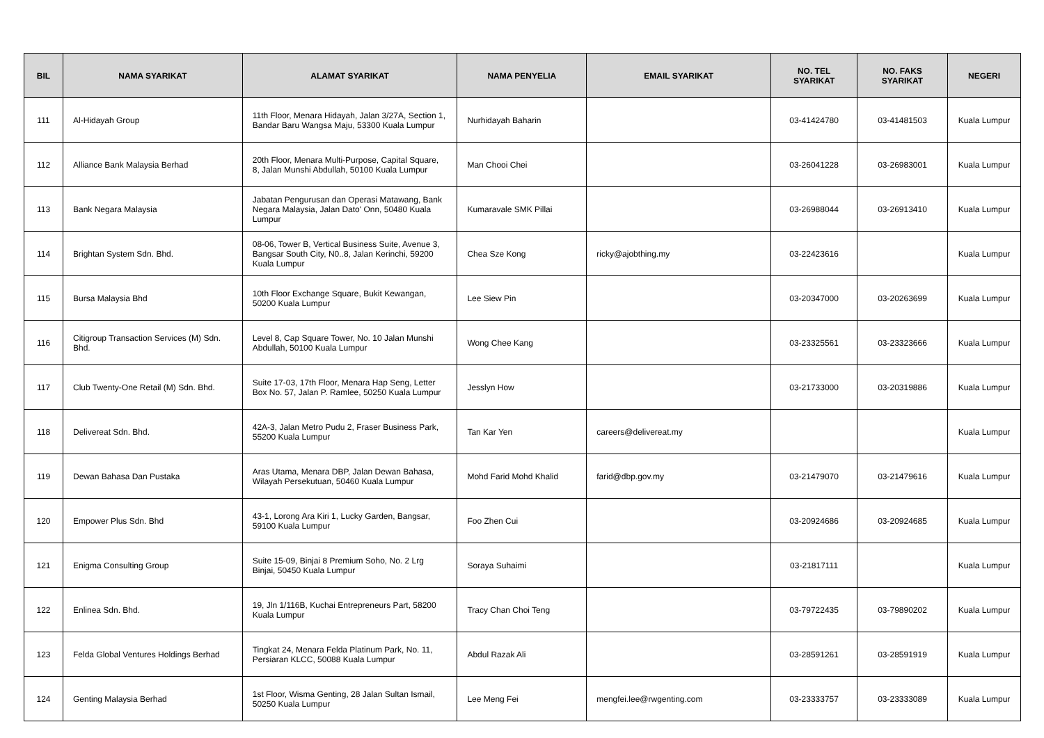| BIL | NAMA SYARIKAT | ALAMAT SYARIKAT | NAMA PENYELIA | EMAIL SYARIKAT | NO. TEL SYARIKAT | NO. FAKS SYARIKAT | NEGERI |
| --- | --- | --- | --- | --- | --- | --- | --- |
| 111 | Al-Hidayah Group | 11th Floor, Menara Hidayah, Jalan 3/27A, Section 1, Bandar Baru Wangsa Maju, 53300 Kuala Lumpur | Nurhidayah Baharin | | 03-41424780 | 03-41481503 | Kuala Lumpur |
| 112 | Alliance Bank Malaysia Berhad | 20th Floor, Menara Multi-Purpose, Capital Square, 8, Jalan Munshi Abdullah, 50100 Kuala Lumpur | Man Chooi Chei | | 03-26041228 | 03-26983001 | Kuala Lumpur |
| 113 | Bank Negara Malaysia | Jabatan Pengurusan dan Operasi Matawang, Bank Negara Malaysia, Jalan Dato' Onn, 50480 Kuala Lumpur | Kumaravale SMK Pillai | | 03-26988044 | 03-26913410 | Kuala Lumpur |
| 114 | Brightan System Sdn. Bhd. | 08-06, Tower B, Vertical Business Suite, Avenue 3, Bangsar South City, N0..8, Jalan Kerinchi, 59200 Kuala Lumpur | Chea Sze Kong | ricky@ajobthing.my | 03-22423616 | | Kuala Lumpur |
| 115 | Bursa Malaysia Bhd | 10th Floor Exchange Square, Bukit Kewangan, 50200 Kuala Lumpur | Lee Siew Pin | | 03-20347000 | 03-20263699 | Kuala Lumpur |
| 116 | Citigroup Transaction Services (M) Sdn. Bhd. | Level 8, Cap Square Tower, No. 10 Jalan Munshi Abdullah, 50100 Kuala Lumpur | Wong Chee Kang | | 03-23325561 | 03-23323666 | Kuala Lumpur |
| 117 | Club Twenty-One Retail (M) Sdn. Bhd. | Suite 17-03, 17th Floor, Menara Hap Seng, Letter Box No. 57, Jalan P. Ramlee, 50250 Kuala Lumpur | Jesslyn How | | 03-21733000 | 03-20319886 | Kuala Lumpur |
| 118 | Delivereat Sdn. Bhd. | 42A-3, Jalan Metro Pudu 2, Fraser Business Park, 55200 Kuala Lumpur | Tan Kar Yen | careers@delivereat.my | | | Kuala Lumpur |
| 119 | Dewan Bahasa Dan Pustaka | Aras Utama, Menara DBP, Jalan Dewan Bahasa, Wilayah Persekutuan, 50460 Kuala Lumpur | Mohd Farid Mohd Khalid | farid@dbp.gov.my | 03-21479070 | 03-21479616 | Kuala Lumpur |
| 120 | Empower Plus Sdn. Bhd | 43-1, Lorong Ara Kiri 1, Lucky Garden, Bangsar, 59100 Kuala Lumpur | Foo Zhen Cui | | 03-20924686 | 03-20924685 | Kuala Lumpur |
| 121 | Enigma Consulting Group | Suite 15-09, Binjai 8 Premium Soho, No. 2 Lrg Binjai, 50450 Kuala Lumpur | Soraya Suhaimi | | 03-21817111 | | Kuala Lumpur |
| 122 | Enlinea Sdn. Bhd. | 19, Jln 1/116B, Kuchai Entrepreneurs Part, 58200 Kuala Lumpur | Tracy Chan Choi Teng | | 03-79722435 | 03-79890202 | Kuala Lumpur |
| 123 | Felda Global Ventures Holdings Berhad | Tingkat 24, Menara Felda Platinum Park, No. 11, Persiaran KLCC, 50088 Kuala Lumpur | Abdul Razak Ali | | 03-28591261 | 03-28591919 | Kuala Lumpur |
| 124 | Genting Malaysia Berhad | 1st Floor, Wisma Genting, 28 Jalan Sultan Ismail, 50250 Kuala Lumpur | Lee Meng Fei | mengfei.lee@rwgenting.com | 03-23333757 | 03-23333089 | Kuala Lumpur |